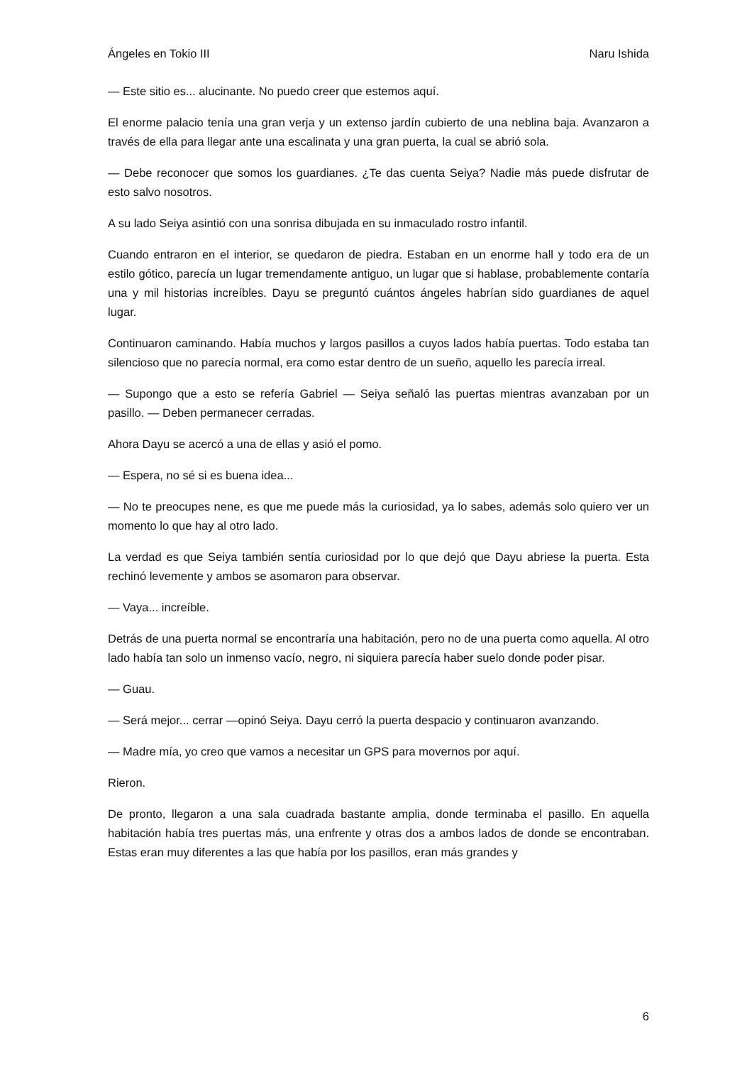Ángeles en Tokio III Naru Ishida
— Este sitio es... alucinante. No puedo creer que estemos aquí.
El enorme palacio tenía una gran verja y un extenso jardín cubierto de una neblina baja. Avanzaron a través de ella para llegar ante una escalinata y una gran puerta, la cual se abrió sola.
— Debe reconocer que somos los guardianes. ¿Te das cuenta Seiya? Nadie más puede disfrutar de esto salvo nosotros.
A su lado Seiya asintió con una sonrisa dibujada en su inmaculado rostro infantil.
Cuando entraron en el interior, se quedaron de piedra. Estaban en un enorme hall y todo era de un estilo gótico, parecía un lugar tremendamente antiguo, un lugar que si hablase, probablemente contaría una y mil historias increíbles. Dayu se preguntó cuántos ángeles habrían sido guardianes de aquel lugar.
Continuaron caminando. Había muchos y largos pasillos a cuyos lados había puertas. Todo estaba tan silencioso que no parecía normal, era como estar dentro de un sueño, aquello les parecía irreal.
— Supongo que a esto se refería Gabriel — Seiya señaló las puertas mientras avanzaban por un pasillo. — Deben permanecer cerradas.
Ahora Dayu se acercó a una de ellas y asió el pomo.
— Espera, no sé si es buena idea...
— No te preocupes nene, es que me puede más la curiosidad, ya lo sabes, además solo quiero ver un momento lo que hay al otro lado.
La verdad es que Seiya también sentía curiosidad por lo que dejó que Dayu abriese la puerta. Esta rechinó levemente y ambos se asomaron para observar.
— Vaya... increíble.
Detrás de una puerta normal se encontraría una habitación, pero no de una puerta como aquella. Al otro lado había tan solo un inmenso vacío, negro, ni siquiera parecía haber suelo donde poder pisar.
— Guau.
— Será mejor... cerrar —opinó Seiya. Dayu cerró la puerta despacio y continuaron avanzando.
— Madre mía, yo creo que vamos a necesitar un GPS para movernos por aquí.
Rieron.
De pronto, llegaron a una sala cuadrada bastante amplia, donde terminaba el pasillo. En aquella habitación había tres puertas más, una enfrente y otras dos a ambos lados de donde se encontraban. Estas eran muy diferentes a las que había por los pasillos, eran más grandes y
6